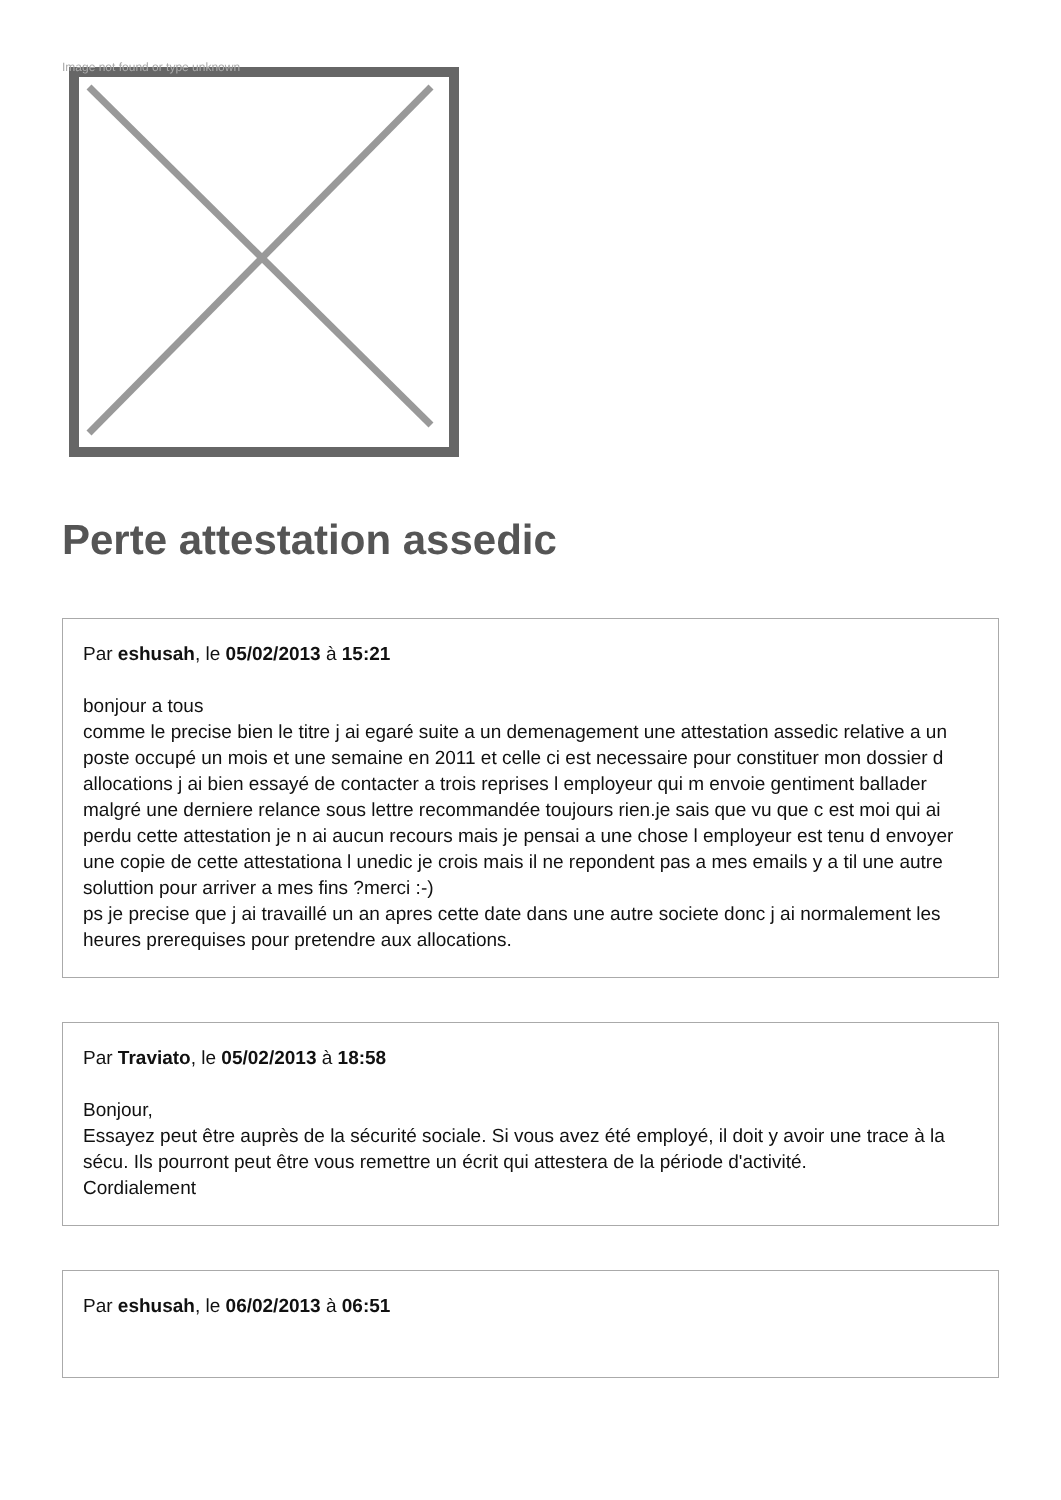Image not found or type unknown
Perte attestation assedic
Par eshusah, le 05/02/2013 à 15:21
bonjour a tous
comme le precise bien le titre j ai egaré suite a un demenagement une attestation assedic relative a un poste occupé un mois et une semaine en 2011 et celle ci est necessaire pour constituer mon dossier d allocations j ai bien essayé de contacter a trois reprises l employeur qui m envoie gentiment ballader malgré une derniere relance sous lettre recommandée toujours rien.je sais que vu que c est moi qui ai perdu cette attestation je n ai aucun recours mais je pensai a une chose l employeur est tenu d envoyer une copie de cette attestationa l unedic je crois mais il ne repondent pas a mes emails y a til une autre soluttion pour arriver a mes fins ?merci :-)
ps je precise que j ai travaillé un an apres cette date dans une autre societe donc j ai normalement les heures prerequises pour pretendre aux allocations.
Par Traviato, le 05/02/2013 à 18:58
Bonjour,
Essayez peut être auprès de la sécurité sociale. Si vous avez été employé, il doit y avoir une trace à la sécu. Ils pourront peut être vous remettre un écrit qui attestera de la période d'activité.
Cordialement
Par eshusah, le 06/02/2013 à 06:51